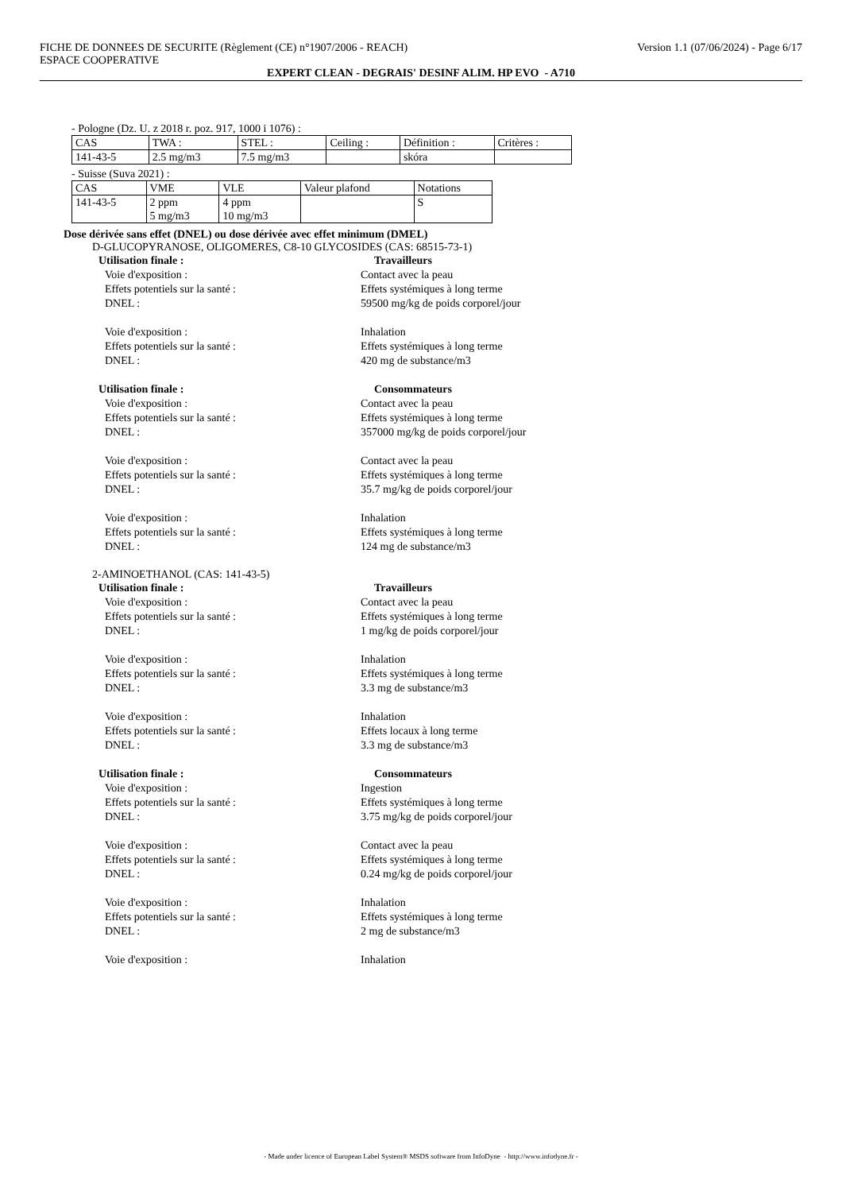FICHE DE DONNEES DE SECURITE (Règlement (CE) n°1907/2006 - REACH) Version 1.1 (07/06/2024) - Page 6/17
ESPACE COOPERATIVE
EXPERT CLEAN - DEGRAIS' DESINF ALIM. HP EVO - A710
- Pologne (Dz. U. z 2018 r. poz. 917, 1000 i 1076) :
| CAS | TWA : | STEL : | Ceiling : | Définition : | Critères : |
| 141-43-5 | 2.5 mg/m3 | 7.5 mg/m3 | | skóra | |
- Suisse (Suva 2021) :
| CAS | VME | VLE | Valeur plafond | Notations |
| 141-43-5 | 2 ppm 5 mg/m3 | 4 ppm 10 mg/m3 | | S |
Dose dérivée sans effet (DNEL) ou dose dérivée avec effet minimum (DMEL)
D-GLUCOPYRANOSE, OLIGOMERES, C8-10 GLYCOSIDES (CAS: 68515-73-1)
Utilisation finale : Travailleurs
Voie d'exposition : Contact avec la peau
Effets potentiels sur la santé : Effets systémiques à long terme
DNEL : 59500 mg/kg de poids corporel/jour
Voie d'exposition : Inhalation
Effets potentiels sur la santé : Effets systémiques à long terme
DNEL : 420 mg de substance/m3
Utilisation finale : Consommateurs
Voie d'exposition : Contact avec la peau
Effets potentiels sur la santé : Effets systémiques à long terme
DNEL : 357000 mg/kg de poids corporel/jour
Voie d'exposition : Contact avec la peau
Effets potentiels sur la santé : Effets systémiques à long terme
DNEL : 35.7 mg/kg de poids corporel/jour
Voie d'exposition : Inhalation
Effets potentiels sur la santé : Effets systémiques à long terme
DNEL : 124 mg de substance/m3
2-AMINOETHANOL (CAS: 141-43-5)
Utilisation finale : Travailleurs
Voie d'exposition : Contact avec la peau
Effets potentiels sur la santé : Effets systémiques à long terme
DNEL : 1 mg/kg de poids corporel/jour
Voie d'exposition : Inhalation
Effets potentiels sur la santé : Effets systémiques à long terme
DNEL : 3.3 mg de substance/m3
Voie d'exposition : Inhalation
Effets potentiels sur la santé : Effets locaux à long terme
DNEL : 3.3 mg de substance/m3
Utilisation finale : Consommateurs
Voie d'exposition : Ingestion
Effets potentiels sur la santé : Effets systémiques à long terme
DNEL : 3.75 mg/kg de poids corporel/jour
Voie d'exposition : Contact avec la peau
Effets potentiels sur la santé : Effets systémiques à long terme
DNEL : 0.24 mg/kg de poids corporel/jour
Voie d'exposition : Inhalation
Effets potentiels sur la santé : Effets systémiques à long terme
DNEL : 2 mg de substance/m3
Voie d'exposition : Inhalation
- Made under licence of European Label System® MSDS software from InfoDyne - http://www.infodyne.fr -